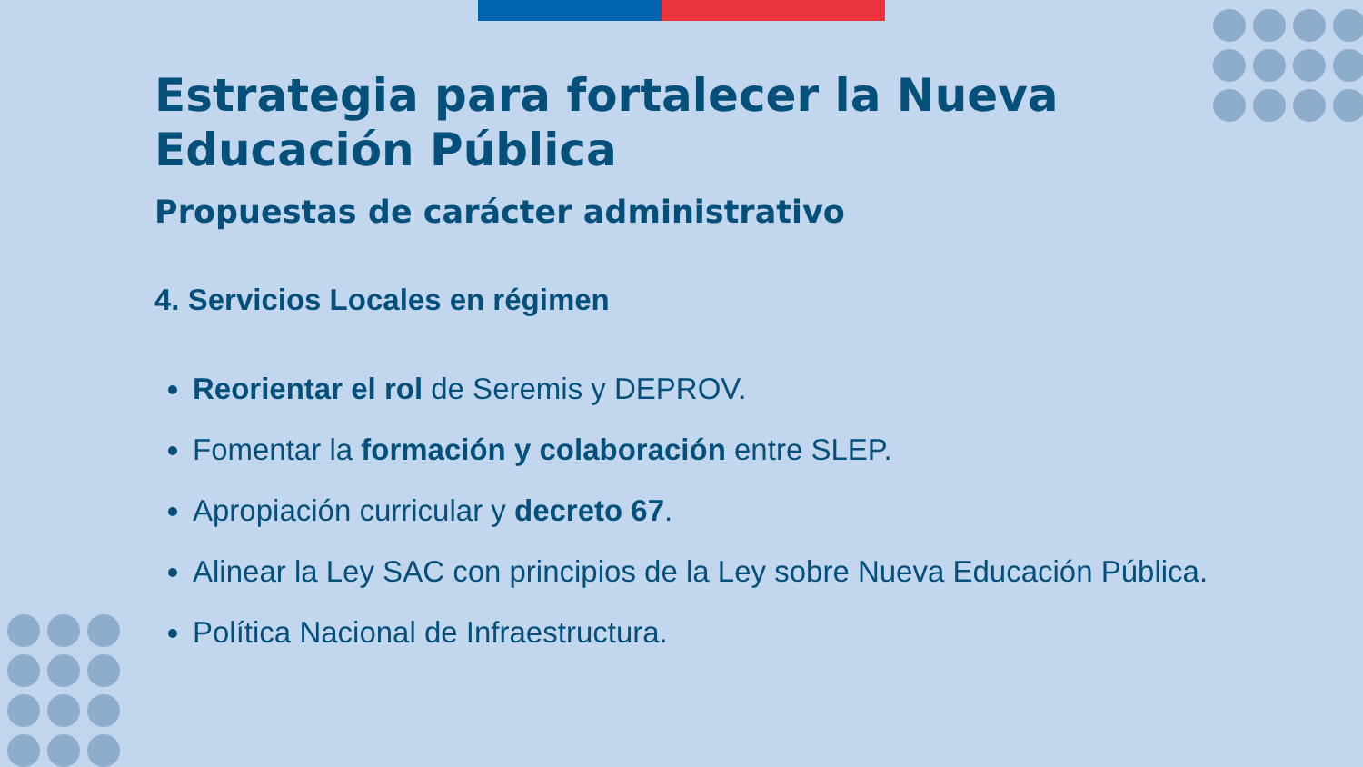Estrategia para fortalecer la Nueva Educación Pública
Propuestas de carácter administrativo
4. Servicios Locales en régimen
Reorientar el rol de Seremis y DEPROV.
Fomentar la formación y colaboración entre SLEP.
Apropiación curricular y decreto 67.
Alinear la Ley SAC con principios de la Ley sobre Nueva Educación Pública.
Política Nacional de Infraestructura.